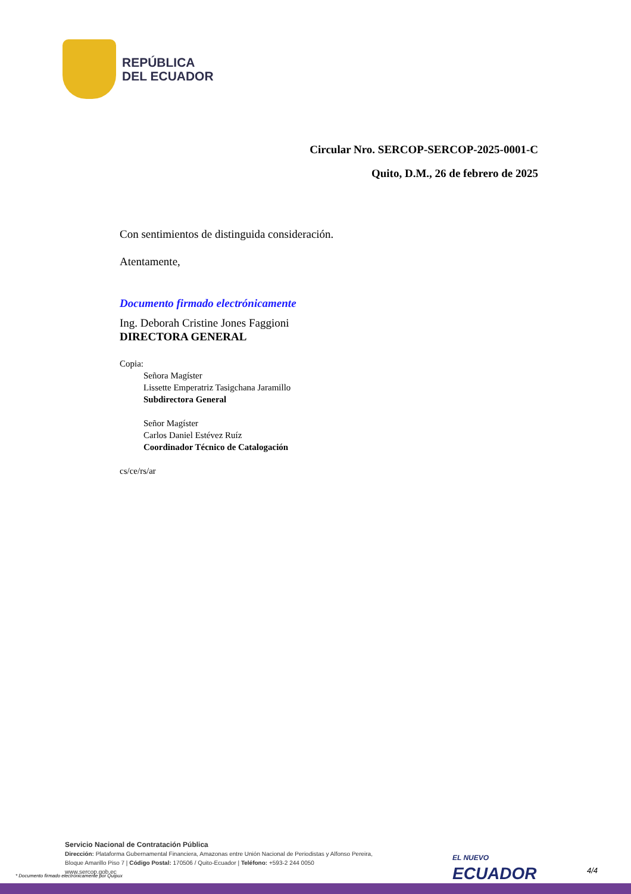REPÚBLICA
DEL ECUADOR
Circular Nro. SERCOP-SERCOP-2025-0001-C
Quito, D.M., 26 de febrero de 2025
Con sentimientos de distinguida consideración.
Atentamente,
Documento firmado electrónicamente
Ing. Deborah Cristine Jones Faggioni
DIRECTORA GENERAL
Copia:
Señora Magíster
Lissette Emperatriz Tasigchana Jaramillo
Subdirectora General
Señor Magíster
Carlos Daniel Estévez Ruíz
Coordinador Técnico de Catalogación
cs/ce/rs/ar
Servicio Nacional de Contratación Pública
Dirección: Plataforma Gubernamental Financiera, Amazonas entre Unión Nacional de Periodistas y Alfonso Pereira,
Bloque Amarillo Piso 7 | Código Postal: 170506 / Quito-Ecuador | Teléfono: +593-2 244 0050
www.sercop.gob.ec
* Documento firmado electrónicamente por Quipux
EL NUEVO
ECUADOR
4/4